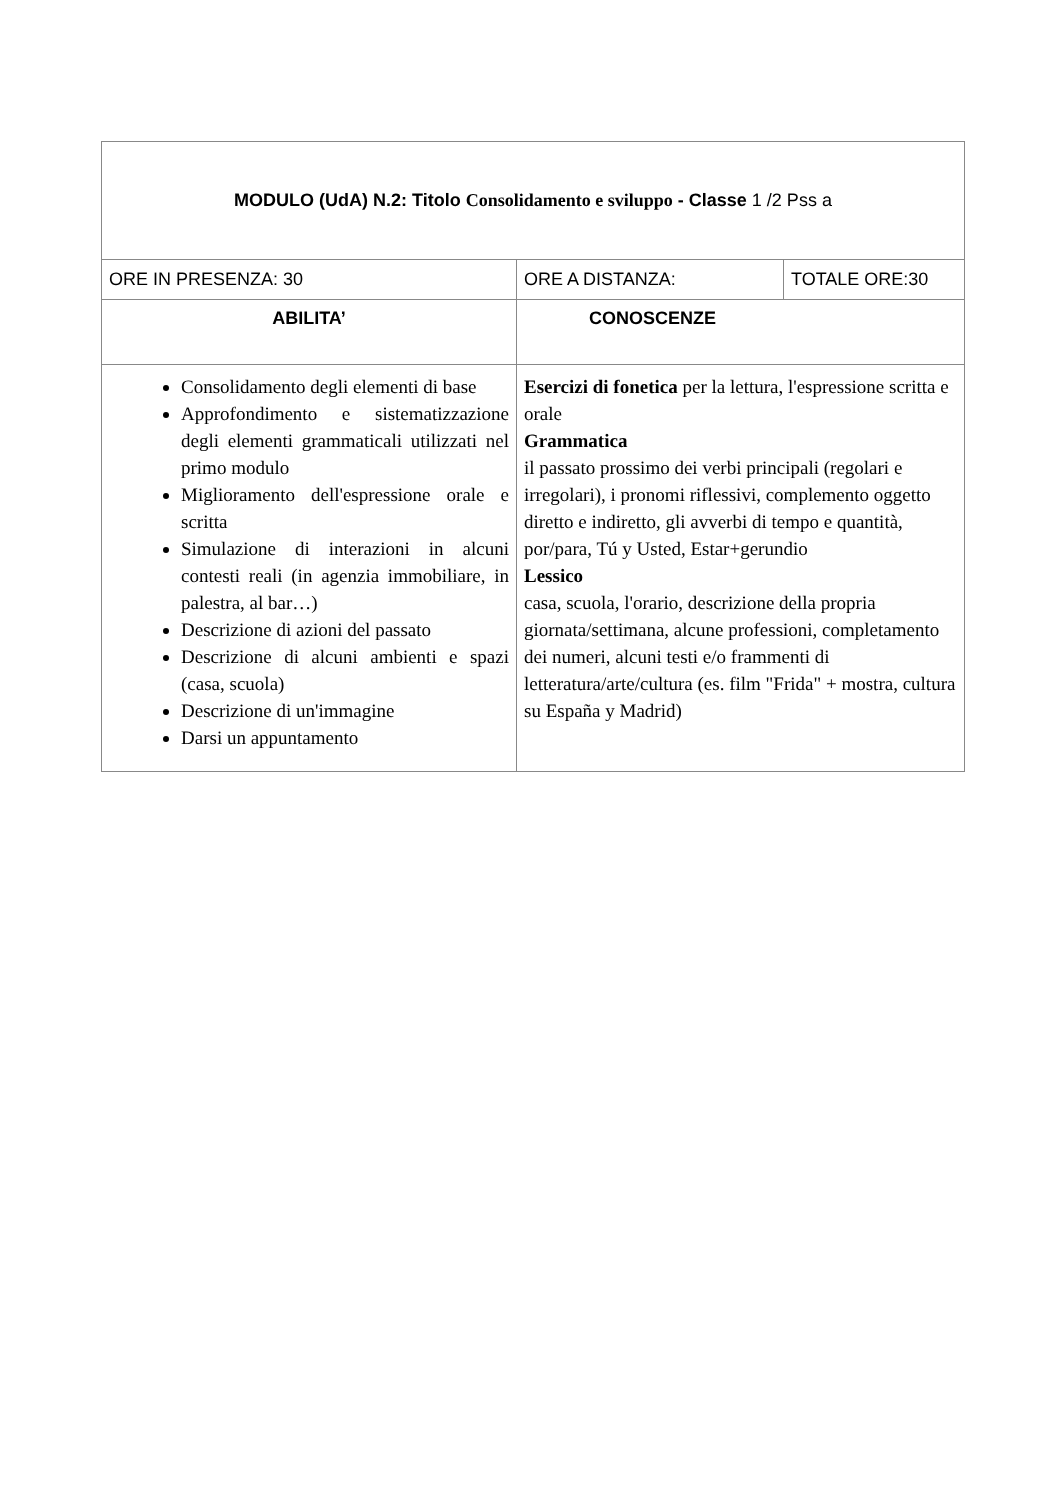| MODULO (UdA) N.2: Titolo Consolidamento e sviluppo - Classe 1 /2 Pss a | | |
| ORE IN PRESENZA: 30 | ORE A DISTANZA: | TOTALE ORE:30 |
| ABILITA’ | CONOSCENZE | |
| Consolidamento degli elementi di base Approfondimento e sistematizzazione degli elementi grammaticali utilizzati nel primo modulo Miglioramento dell'espressione orale e scritta Simulazione di interazioni in alcuni contesti reali (in agenzia immobiliare, in palestra, al bar…) Descrizione di azioni del passato Descrizione di alcuni ambienti e spazi (casa, scuola) Descrizione di un'immagine Darsi un appuntamento | Esercizi di fonetica per la lettura, l'espressione scritta e orale Grammatica il passato prossimo dei verbi principali (regolari e irregolari), i pronomi riflessivi, complemento oggetto diretto e indiretto, gli avverbi di tempo e quantità, por/para, Tú y Usted, Estar+gerundio Lessico casa, scuola, l'orario, descrizione della propria giornata/settimana, alcune professioni, completamento dei numeri, alcuni testi e/o frammenti di letteratura/arte/cultura (es. film "Frida" + mostra, cultura su España y Madrid) | |